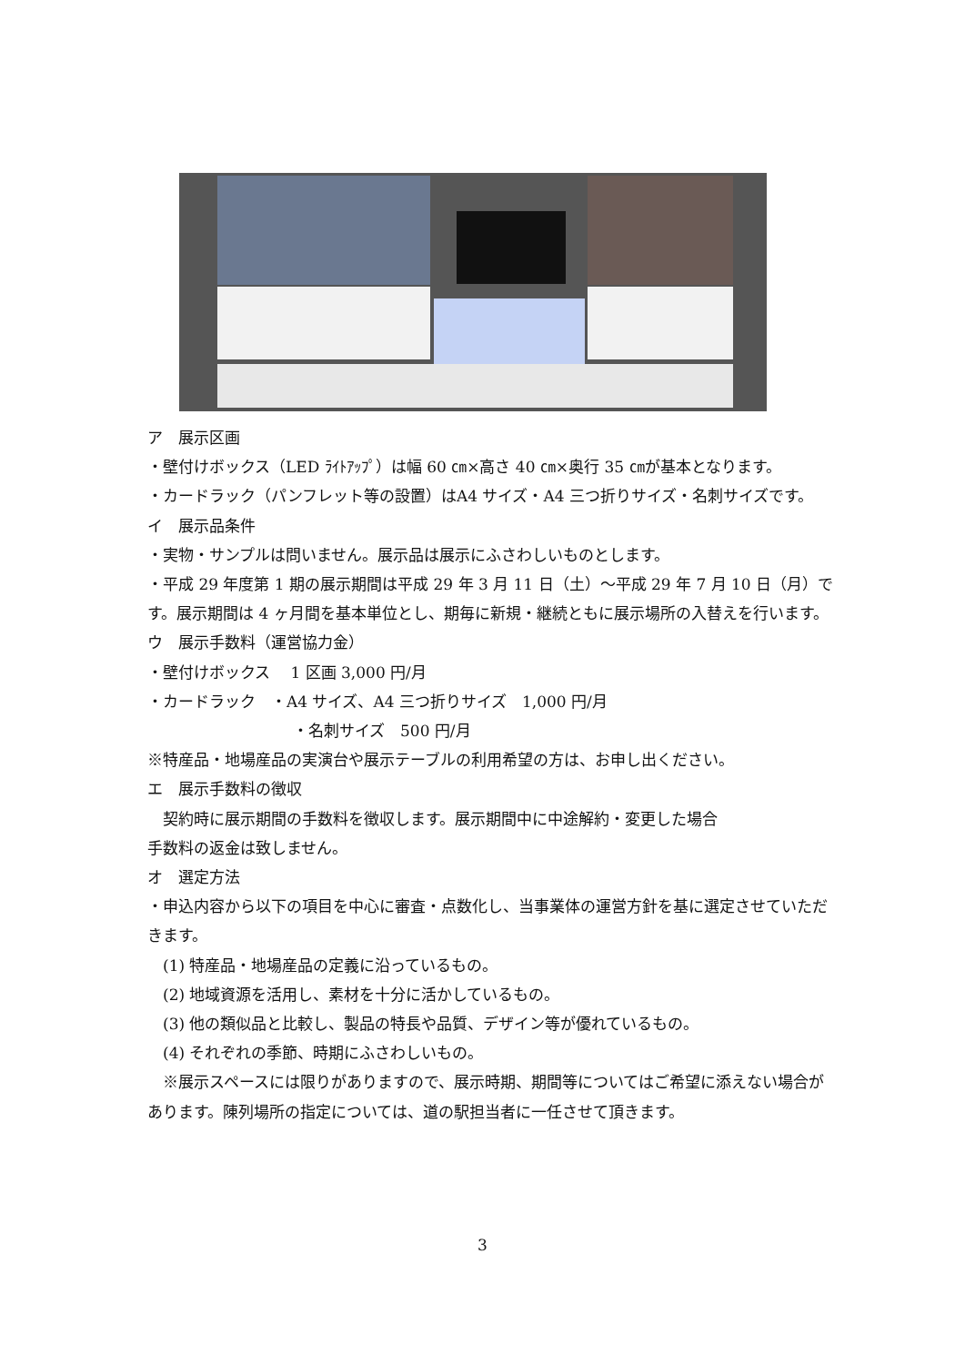ア　展示区画
・壁付けボックス（LED ﾗｲﾄｱｯﾌﾟ）は幅 60 ㎝×高さ 40 ㎝×奥行 35 ㎝が基本となります。
・カードラック（パンフレット等の設置）はA4 サイズ・A4 三つ折りサイズ・名刺サイズです。
イ　展示品条件
・実物・サンプルは問いません。展示品は展示にふさわしいものとします。
・平成 29 年度第 1 期の展示期間は平成 29 年 3 月 11 日（土）～平成 29 年 7 月 10 日（月）です。展示期間は 4 ヶ月間を基本単位とし、期毎に新規・継続ともに展示場所の入替えを行います。
ウ　展示手数料（運営協力金）
・壁付けボックス　 1 区画 3,000 円/月
・カードラック　・A4 サイズ、A4 三つ折りサイズ　1,000 円/月
・名刺サイズ　500 円/月
※特産品・地場産品の実演台や展示テーブルの利用希望の方は、お申し出ください。
エ　展示手数料の徴収
　契約時に展示期間の手数料を徴収します。展示期間中に中途解約・変更した場合
手数料の返金は致しません。
オ　選定方法
・申込内容から以下の項目を中心に審査・点数化し、当事業体の運営方針を基に選定させていただきます。
　(1) 特産品・地場産品の定義に沿っているもの。
　(2) 地域資源を活用し、素材を十分に活かしているもの。
　(3) 他の類似品と比較し、製品の特長や品質、デザイン等が優れているもの。
　(4) それぞれの季節、時期にふさわしいもの。
　※展示スペースには限りがありますので、展示時期、期間等についてはご希望に添えない場合があります。陳列場所の指定については、道の駅担当者に一任させて頂きます。
3